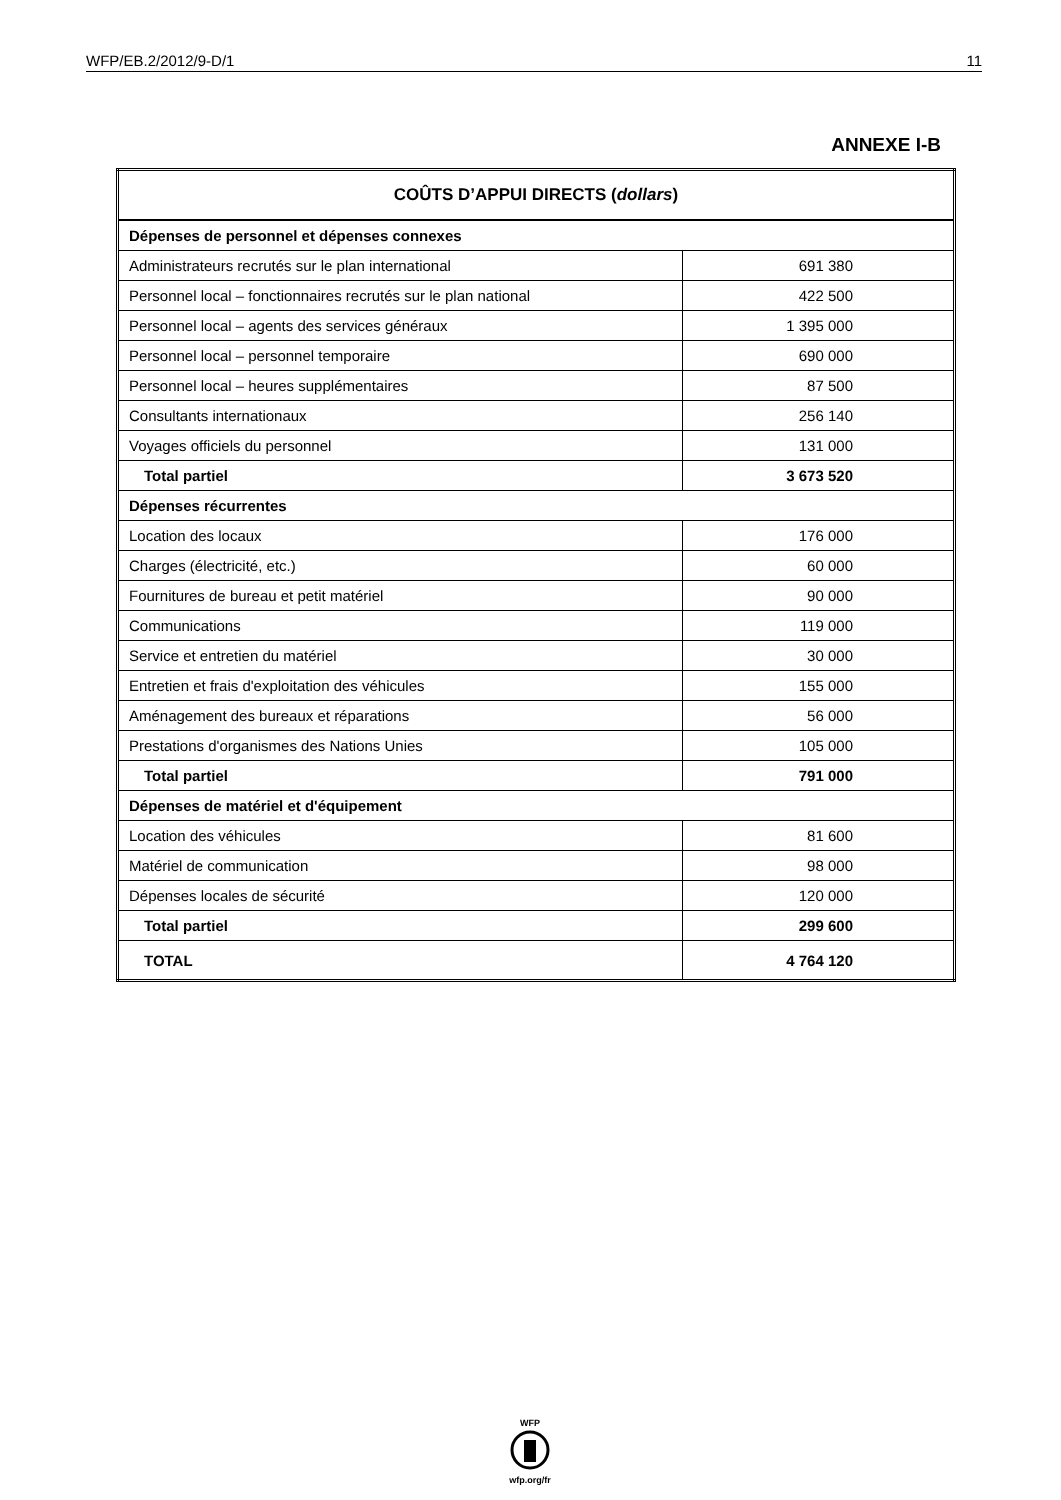WFP/EB.2/2012/9-D/1 11
ANNEXE I-B
| COÛTS D’APPUI DIRECTS ( dollars ) | |
| Dépenses de personnel et dépenses connexes | |
| Administrateurs recrutés sur le plan international | 691 380 |
| Personnel local – fonctionnaires recrutés sur le plan national | 422 500 |
| Personnel local – agents des services généraux | 1 395 000 |
| Personnel local – personnel temporaire | 690 000 |
| Personnel local – heures supplémentaires | 87 500 |
| Consultants internationaux | 256 140 |
| Voyages officiels du personnel | 131 000 |
| Total partiel | 3 673 520 |
| Dépenses récurrentes | |
| Location des locaux | 176 000 |
| Charges (électricité, etc.) | 60 000 |
| Fournitures de bureau et petit matériel | 90 000 |
| Communications | 119 000 |
| Service et entretien du matériel | 30 000 |
| Entretien et frais d'exploitation des véhicules | 155 000 |
| Aménagement des bureaux et réparations | 56 000 |
| Prestations d'organismes des Nations Unies | 105 000 |
| Total partiel | 791 000 |
| Dépenses de matériel et d'équipement | |
| Location des véhicules | 81 600 |
| Matériel de communication | 98 000 |
| Dépenses locales de sécurité | 120 000 |
| Total partiel | 299 600 |
| TOTAL | 4 764 120 |
WFP
wfp.org/fr